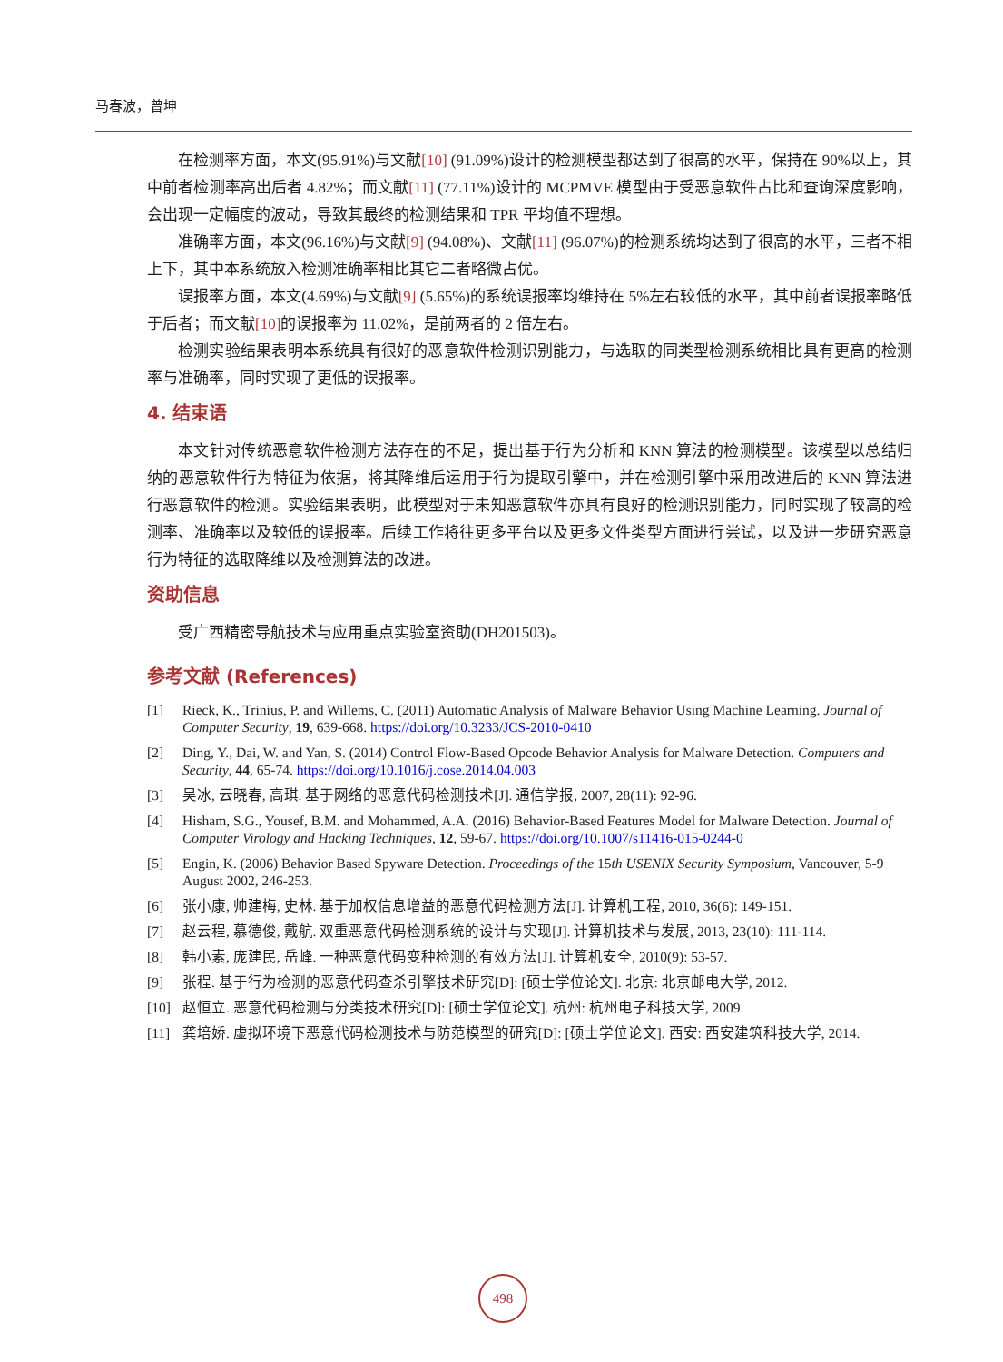马春波，曾坤
在检测率方面，本文(95.91%)与文献[10] (91.09%)设计的检测模型都达到了很高的水平，保持在 90%以上，其中前者检测率高出后者 4.82%；而文献[11] (77.11%)设计的 MCPMVE 模型由于受恶意软件占比和查询深度影响，会出现一定幅度的波动，导致其最终的检测结果和 TPR 平均值不理想。
准确率方面，本文(96.16%)与文献[9] (94.08%)、文献[11] (96.07%)的检测系统均达到了很高的水平，三者不相上下，其中本系统放入检测准确率相比其它二者略微占优。
误报率方面，本文(4.69%)与文献[9] (5.65%)的系统误报率均维持在 5%左右较低的水平，其中前者误报率略低于后者；而文献[10] 的误报率为 11.02%，是前两者的 2 倍左右。
检测实验结果表明本系统具有很好的恶意软件检测识别能力，与选取的同类型检测系统相比具有更高的检测率与准确率，同时实现了更低的误报率。
4. 结束语
本文针对传统恶意软件检测方法存在的不足，提出基于行为分析和 KNN 算法的检测模型。该模型以总结归纳的恶意软件行为特征为依据，将其降维后运用于行为提取引擎中，并在检测引擎中采用改进后的 KNN 算法进行恶意软件的检测。实验结果表明，此模型对于未知恶意软件亦具有良好的检测识别能力，同时实现了较高的检测率、准确率以及较低的误报率。后续工作将往更多平台以及更多文件类型方面进行尝试，以及进一步研究恶意行为特征的选取降维以及检测算法的改进。
资助信息
受广西精密导航技术与应用重点实验室资助(DH201503)。
参考文献 (References)
[1] Rieck, K., Trinius, P. and Willems, C. (2011) Automatic Analysis of Malware Behavior Using Machine Learning. Journal of Computer Security, 19, 639-668. https://doi.org/10.3233/JCS-2010-0410
[2] Ding, Y., Dai, W. and Yan, S. (2014) Control Flow-Based Opcode Behavior Analysis for Malware Detection. Computers and Security, 44, 65-74. https://doi.org/10.1016/j.cose.2014.04.003
[3] 吴冰, 云晓春, 高琪. 基于网络的恶意代码检测技术[J]. 通信学报, 2007, 28(11): 92-96.
[4] Hisham, S.G., Yousef, B.M. and Mohammed, A.A. (2016) Behavior-Based Features Model for Malware Detection. Journal of Computer Virology and Hacking Techniques, 12, 59-67. https://doi.org/10.1007/s11416-015-0244-0
[5] Engin, K. (2006) Behavior Based Spyware Detection. Proceedings of the 15th USENIX Security Symposium, Vancouver, 5-9 August 2002, 246-253.
[6] 张小康, 帅建梅, 史林. 基于加权信息增益的恶意代码检测方法[J]. 计算机工程, 2010, 36(6): 149-151.
[7] 赵云程, 慕德俊, 戴航. 双重恶意代码检测系统的设计与实现[J]. 计算机技术与发展, 2013, 23(10): 111-114.
[8] 韩小素, 庞建民, 岳峰. 一种恶意代码变种检测的有效方法[J]. 计算机安全, 2010(9): 53-57.
[9] 张程. 基于行为检测的恶意代码查杀引擎技术研究[D]: [硕士学位论文]. 北京: 北京邮电大学, 2012.
[10] 赵恒立. 恶意代码检测与分类技术研究[D]: [硕士学位论文]. 杭州: 杭州电子科技大学, 2009.
[11] 龚培娇. 虚拟环境下恶意代码检测技术与防范模型的研究[D]: [硕士学位论文]. 西安: 西安建筑科技大学, 2014.
498